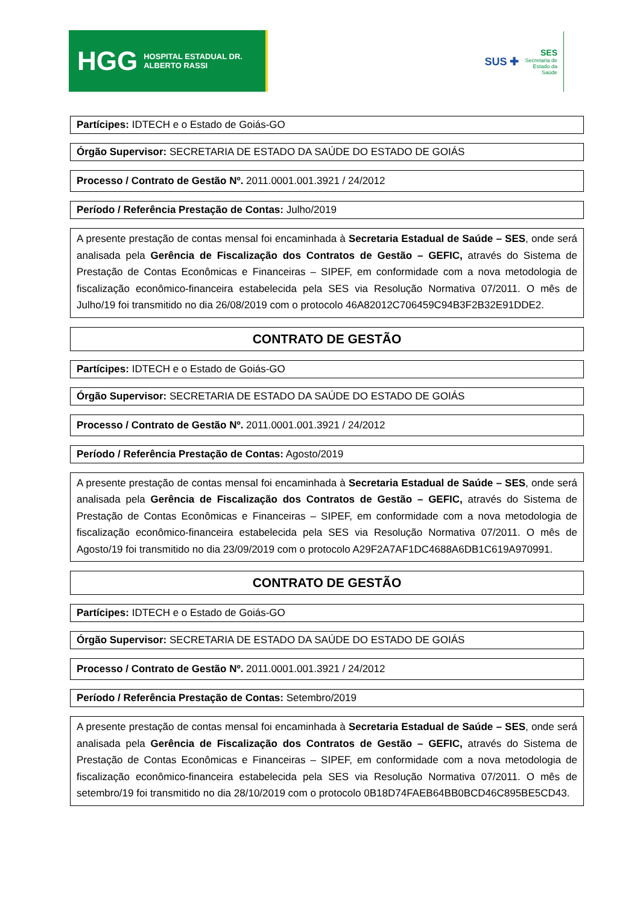HGG HOSPITAL ESTADUAL DR. ALBERTO RASSI
SUS ✚ SES
Secretaria de
Estado da
Saúde
Partícipes: IDTECH e o Estado de Goiás-GO
Órgão Supervisor: SECRETARIA DE ESTADO DA SAÚDE DO ESTADO DE GOIÁS
Processo / Contrato de Gestão Nº. 2011.0001.001.3921 / 24/2012
Período / Referência Prestação de Contas: Julho/2019
A presente prestação de contas mensal foi encaminhada à Secretaria Estadual de Saúde – SES, onde será analisada pela Gerência de Fiscalização dos Contratos de Gestão – GEFIC, através do Sistema de Prestação de Contas Econômicas e Financeiras – SIPEF, em conformidade com a nova metodologia de fiscalização econômico-financeira estabelecida pela SES via Resolução Normativa 07/2011. O mês de Julho/19 foi transmitido no dia 26/08/2019 com o protocolo 46A82012C706459C94B3F2B32E91DDE2.
CONTRATO DE GESTÃO
Partícipes: IDTECH e o Estado de Goiás-GO
Órgão Supervisor: SECRETARIA DE ESTADO DA SAÚDE DO ESTADO DE GOIÁS
Processo / Contrato de Gestão Nº. 2011.0001.001.3921 / 24/2012
Período / Referência Prestação de Contas: Agosto/2019
A presente prestação de contas mensal foi encaminhada à Secretaria Estadual de Saúde – SES, onde será analisada pela Gerência de Fiscalização dos Contratos de Gestão – GEFIC, através do Sistema de Prestação de Contas Econômicas e Financeiras – SIPEF, em conformidade com a nova metodologia de fiscalização econômico-financeira estabelecida pela SES via Resolução Normativa 07/2011. O mês de Agosto/19 foi transmitido no dia 23/09/2019 com o protocolo A29F2A7AF1DC4688A6DB1C619A970991.
CONTRATO DE GESTÃO
Partícipes: IDTECH e o Estado de Goiás-GO
Órgão Supervisor: SECRETARIA DE ESTADO DA SAÚDE DO ESTADO DE GOIÁS
Processo / Contrato de Gestão Nº. 2011.0001.001.3921 / 24/2012
Período / Referência Prestação de Contas: Setembro/2019
A presente prestação de contas mensal foi encaminhada à Secretaria Estadual de Saúde – SES, onde será analisada pela Gerência de Fiscalização dos Contratos de Gestão – GEFIC, através do Sistema de Prestação de Contas Econômicas e Financeiras – SIPEF, em conformidade com a nova metodologia de fiscalização econômico-financeira estabelecida pela SES via Resolução Normativa 07/2011. O mês de setembro/19 foi transmitido no dia 28/10/2019 com o protocolo 0B18D74FAEB64BB0BCD46C895BE5CD43.